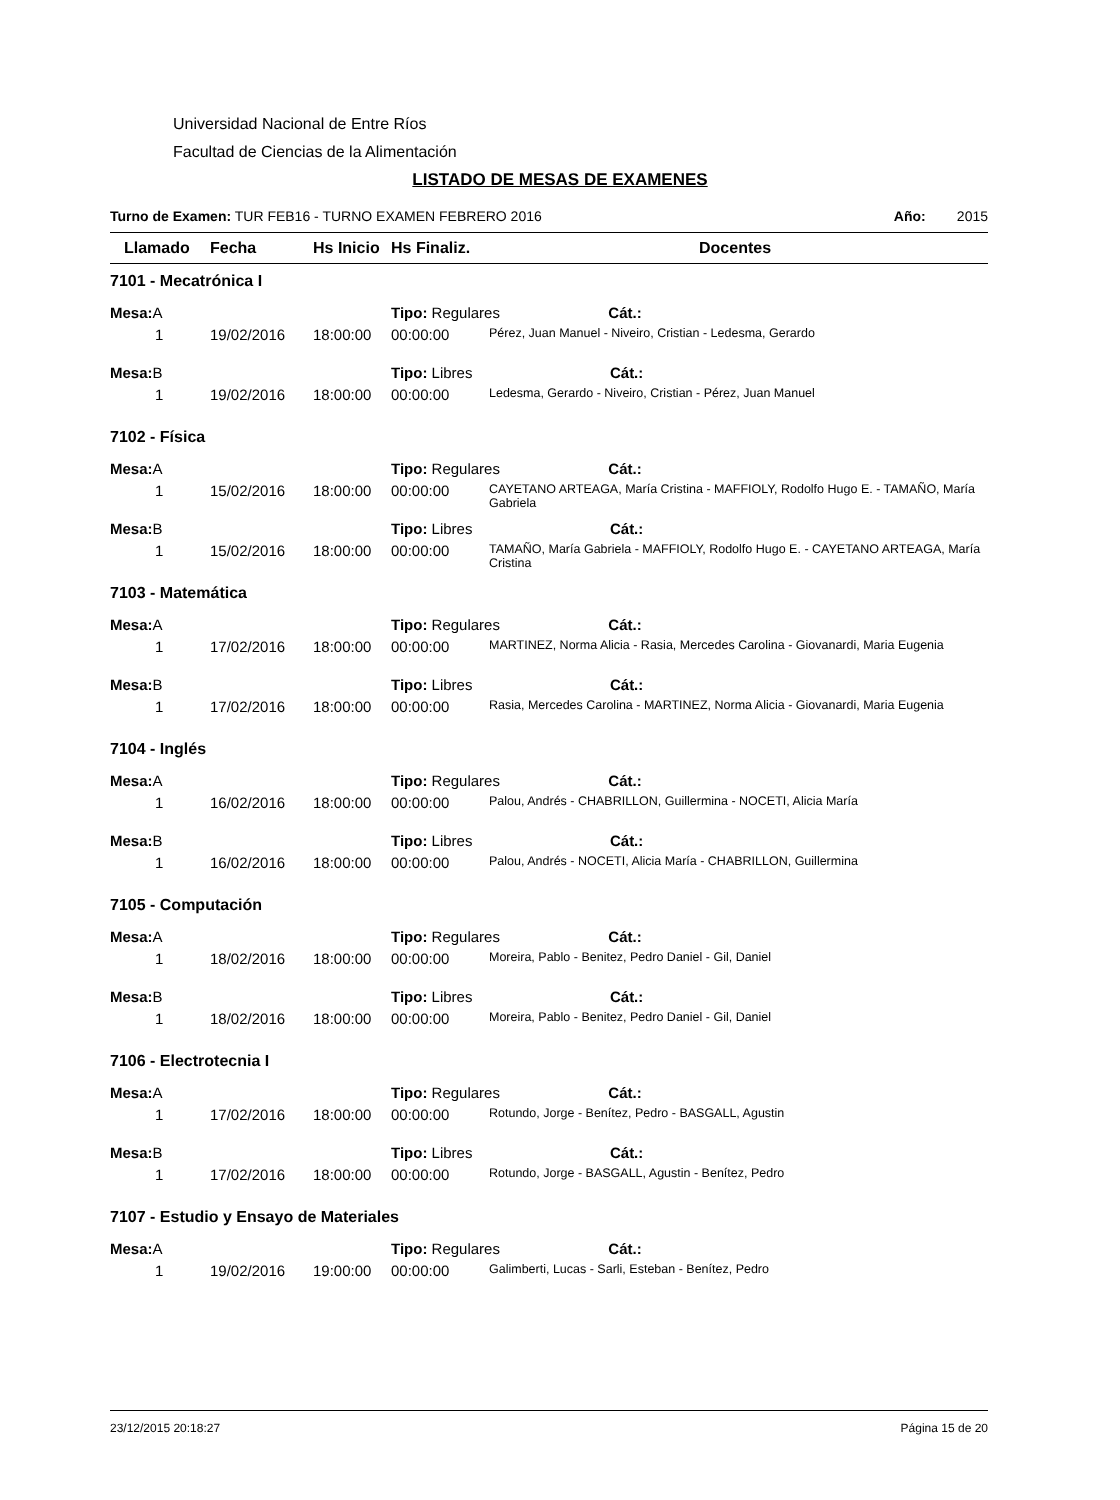Universidad Nacional de Entre Ríos
Facultad de Ciencias de la Alimentación
LISTADO DE MESAS DE EXAMENES
Turno de Examen: TUR FEB16 - TURNO EXAMEN FEBRERO 2016 Año: 2015
| Llamado | Fecha | Hs Inicio | Hs Finaliz. | Docentes |
| --- | --- | --- | --- | --- |
| 7101 - Mecatrónica I | | | | |
| Mesa: A | | | Tipo: Regulares Cát.: | |
| 1 | 19/02/2016 | 18:00:00 | 00:00:00 | Pérez, Juan Manuel - Niveiro, Cristian - Ledesma, Gerardo |
| Mesa: B | | | Tipo: Libres Cát.: | |
| 1 | 19/02/2016 | 18:00:00 | 00:00:00 | Ledesma, Gerardo - Niveiro, Cristian - Pérez, Juan Manuel |
| 7102 - Física | | | | |
| Mesa: A | | | Tipo: Regulares Cát.: | |
| 1 | 15/02/2016 | 18:00:00 | 00:00:00 | CAYETANO ARTEAGA, María Cristina - MAFFIOLY, Rodolfo Hugo E. - TAMAÑO, María Gabriela |
| Mesa: B | | | Tipo: Libres Cát.: | |
| 1 | 15/02/2016 | 18:00:00 | 00:00:00 | TAMAÑO, María Gabriela - MAFFIOLY, Rodolfo Hugo E. - CAYETANO ARTEAGA, María Cristina |
| 7103 - Matemática | | | | |
| Mesa: A | | | Tipo: Regulares Cát.: | |
| 1 | 17/02/2016 | 18:00:00 | 00:00:00 | MARTINEZ, Norma Alicia - Rasia, Mercedes Carolina - Giovanardi, Maria Eugenia |
| Mesa: B | | | Tipo: Libres Cát.: | |
| 1 | 17/02/2016 | 18:00:00 | 00:00:00 | Rasia, Mercedes Carolina - MARTINEZ, Norma Alicia - Giovanardi, Maria Eugenia |
| 7104 - Inglés | | | | |
| Mesa: A | | | Tipo: Regulares Cát.: | |
| 1 | 16/02/2016 | 18:00:00 | 00:00:00 | Palou, Andrés - CHABRILLON, Guillermina - NOCETI, Alicia María |
| Mesa: B | | | Tipo: Libres Cát.: | |
| 1 | 16/02/2016 | 18:00:00 | 00:00:00 | Palou, Andrés - NOCETI, Alicia María - CHABRILLON, Guillermina |
| 7105 - Computación | | | | |
| Mesa: A | | | Tipo: Regulares Cát.: | |
| 1 | 18/02/2016 | 18:00:00 | 00:00:00 | Moreira, Pablo - Benitez, Pedro Daniel - Gil, Daniel |
| Mesa: B | | | Tipo: Libres Cát.: | |
| 1 | 18/02/2016 | 18:00:00 | 00:00:00 | Moreira, Pablo - Benitez, Pedro Daniel - Gil, Daniel |
| 7106 - Electrotecnia I | | | | |
| Mesa: A | | | Tipo: Regulares Cát.: | |
| 1 | 17/02/2016 | 18:00:00 | 00:00:00 | Rotundo, Jorge - Benítez, Pedro - BASGALL, Agustin |
| Mesa: B | | | Tipo: Libres Cát.: | |
| 1 | 17/02/2016 | 18:00:00 | 00:00:00 | Rotundo, Jorge - BASGALL, Agustin - Benítez, Pedro |
| 7107 - Estudio y Ensayo de Materiales | | | | |
| Mesa: A | | | Tipo: Regulares Cát.: | |
| 1 | 19/02/2016 | 19:00:00 | 00:00:00 | Galimberti, Lucas - Sarli, Esteban - Benítez, Pedro |
23/12/2015 20:18:27 Página 15 de 20